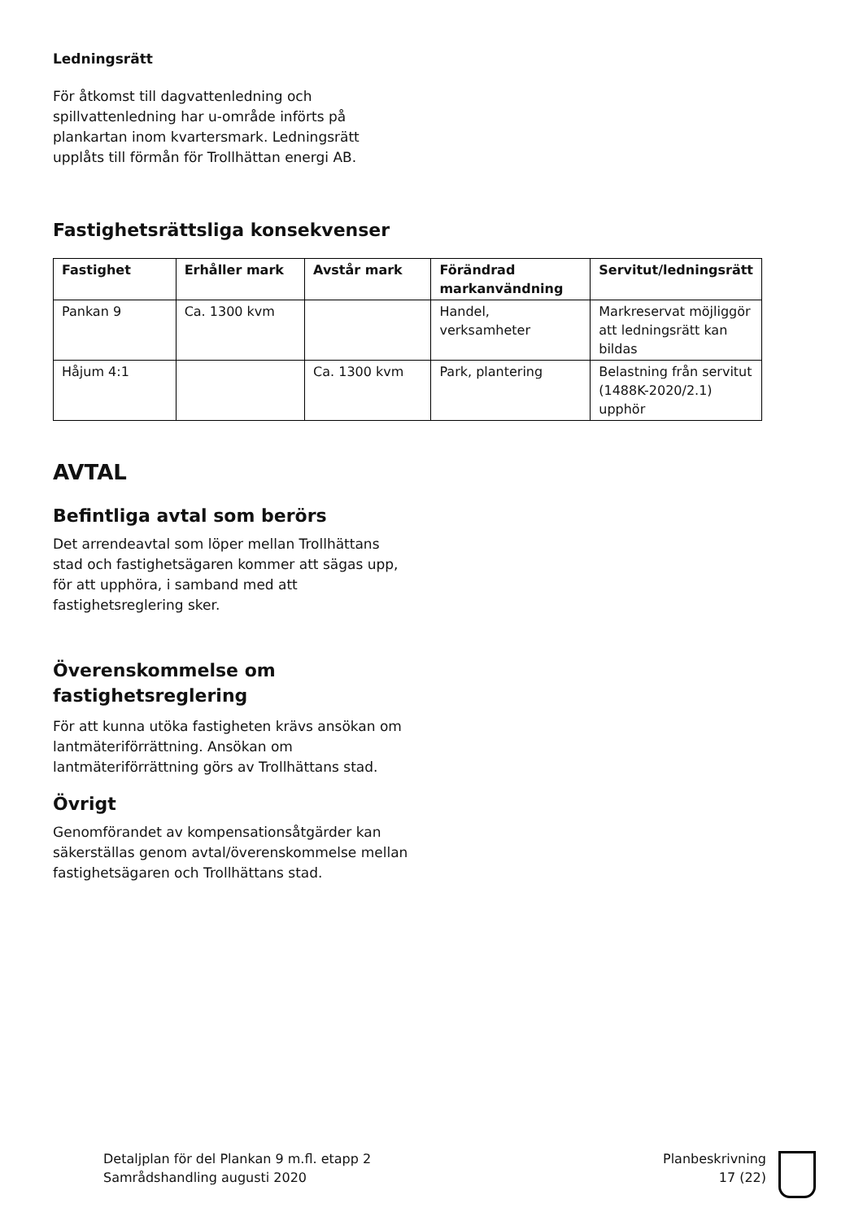Ledningsrätt
För åtkomst till dagvattenledning och spillvattenledning har u-område införts på plankartan inom kvartersmark. Ledningsrätt upplåts till förmån för Trollhättan energi AB.
Fastighetsrättsliga konsekvenser
| Fastighet | Erhåller mark | Avstår mark | Förändrad markanvändning | Servitut/ledningsrätt |
| --- | --- | --- | --- | --- |
| Pankan 9 | Ca. 1300 kvm | | Handel, verksamheter | Markreservat möjliggör att ledningsrätt kan bildas |
| Håjum 4:1 | | Ca. 1300 kvm | Park, plantering | Belastning från servitut (1488K-2020/2.1) upphör |
AVTAL
Befintliga avtal som berörs
Det arrendeavtal som löper mellan Trollhättans stad och fastighetsägaren kommer att sägas upp, för att upphöra, i samband med att fastighetsreglering sker.
Överenskommelse om fastighetsreglering
För att kunna utöka fastigheten krävs ansökan om lantmäteriförrättning. Ansökan om lantmäteriförrättning görs av Trollhättans stad.
Övrigt
Genomförandet av kompensationsåtgärder kan säkerställas genom avtal/överenskommelse mellan fastighetsägaren och Trollhättans stad.
Detaljplan för del Plankan 9 m.fl. etapp 2
Samrådshandling augusti 2020
Planbeskrivning
17 (22)